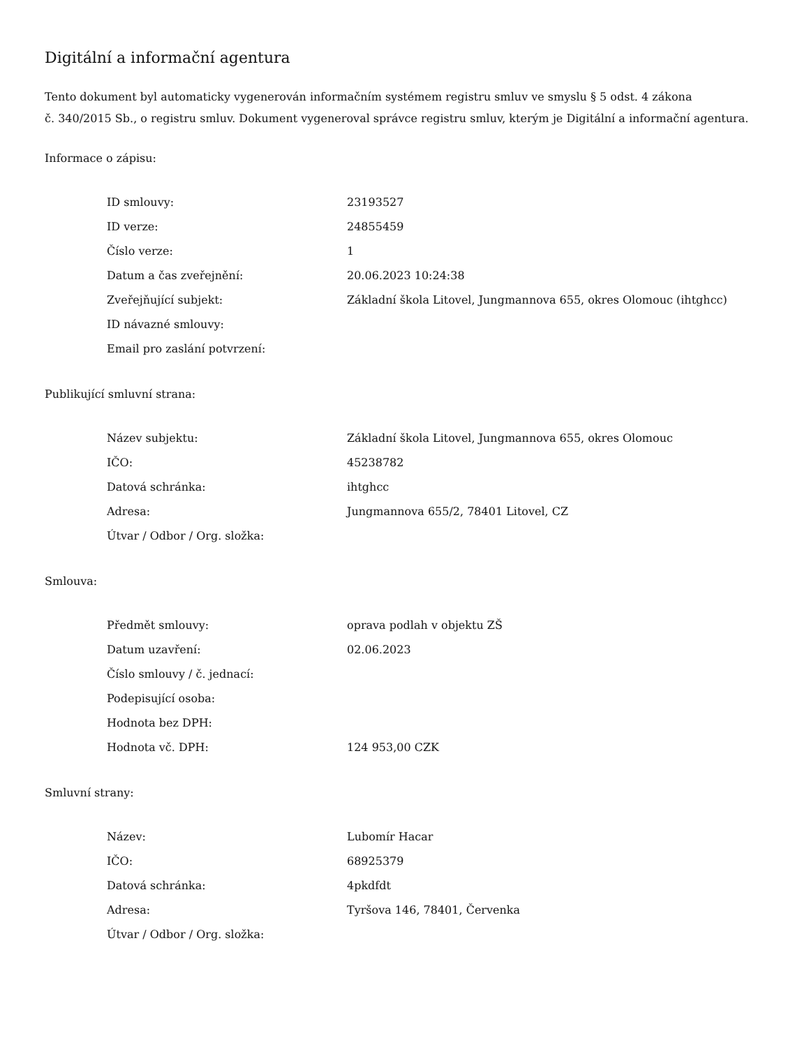Digitální a informační agentura
Tento dokument byl automaticky vygenerován informačním systémem registru smluv ve smyslu § 5 odst. 4 zákona
č. 340/2015 Sb., o registru smluv. Dokument vygeneroval správce registru smluv, kterým je Digitální a informační agentura.
Informace o zápisu:
| ID smlouvy: | 23193527 |
| ID verze: | 24855459 |
| Číslo verze: | 1 |
| Datum a čas zveřejnění: | 20.06.2023 10:24:38 |
| Zveřejňující subjekt: | Základní škola Litovel, Jungmannova 655, okres Olomouc (ihtghcc) |
| ID návazné smlouvy: | |
| Email pro zaslání potvrzení: | |
Publikující smluvní strana:
| Název subjektu: | Základní škola Litovel, Jungmannova 655, okres Olomouc |
| IČO: | 45238782 |
| Datová schránka: | ihtghcc |
| Adresa: | Jungmannova 655/2, 78401 Litovel, CZ |
| Útvar / Odbor / Org. složka: | |
Smlouva:
| Předmět smlouvy: | oprava podlah v objektu ZŠ |
| Datum uzavření: | 02.06.2023 |
| Číslo smlouvy / č. jednací: | |
| Podepisující osoba: | |
| Hodnota bez DPH: | |
| Hodnota vč. DPH: | 124 953,00 CZK |
Smluvní strany:
| Název: | Lubomír Hacar |
| IČO: | 68925379 |
| Datová schránka: | 4pkdfdt |
| Adresa: | Tyršova 146, 78401, Červenka |
| Útvar / Odbor / Org. složka: | |